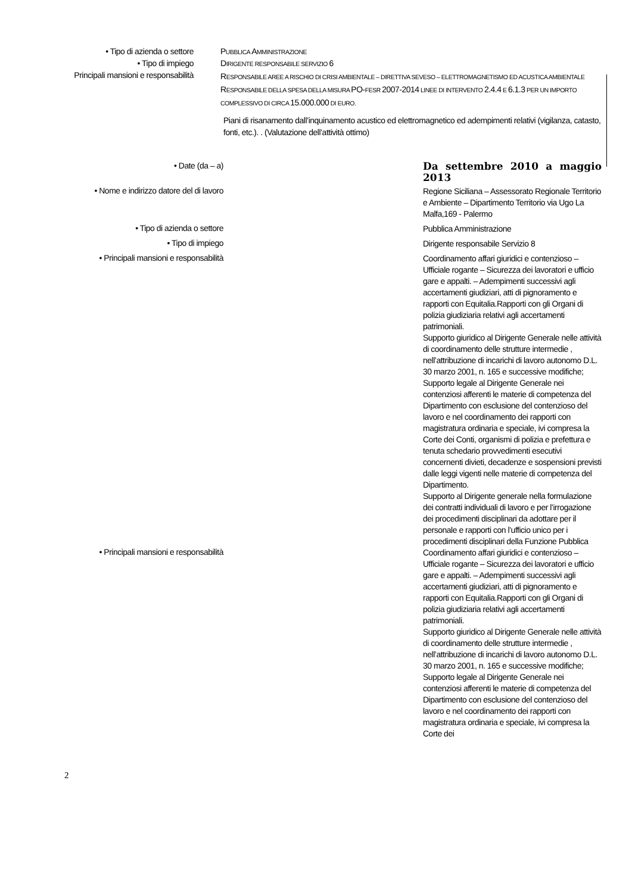• Tipo di azienda o settore PUBBLICA AMMINISTRAZIONE
• Tipo di impiego DIRIGENTE RESPONSABILE SERVIZIO 6
Principali mansioni e responsabilità
RESPONSABILE AREE A RISCHIO DI CRISI AMBIENTALE – DIRETTIVA SEVESO – ELETTROMAGNETISMO ED ACUSTICA AMBIENTALE
RESPONSABILE DELLA SPESA DELLA MISURA PO-FESR 2007-2014 LINEE DI INTERVENTO 2.4.4 E 6.1.3 PER UN IMPORTO COMPLESSIVO DI CIRCA 15.000.000 DI EURO.
Piani di risanamento dall’inquinamento acustico ed elettromagnetico ed adempimenti relativi (vigilanza, catasto, fonti, etc.). . (Valutazione dell’attività ottimo)
• Date (da – a)
Da settembre 2010 a maggio 2013
• Nome e indirizzo datore del di lavoro
Regione Siciliana – Assessorato Regionale Territorio e Ambiente – Dipartimento Territorio via Ugo La Malfa,169 - Palermo
• Tipo di azienda o settore
Pubblica Amministrazione
• Tipo di impiego
Dirigente responsabile Servizio 8
• Principali mansioni e responsabilità
Coordinamento affari giuridici e contenzioso – Ufficiale rogante – Sicurezza dei lavoratori e ufficio gare e appalti. – Adempimenti successivi agli accertamenti giudiziari, atti di pignoramento e rapporti con Equitalia.Rapporti con gli Organi di polizia giudiziaria relativi agli accertamenti patrimoniali.
Supporto giuridico al Dirigente Generale nelle attività di coordinamento delle strutture intermedie , nell’attribuzione di incarichi di lavoro autonomo D.L. 30 marzo 2001, n. 165 e successive modifiche; Supporto legale al Dirigente Generale nei contenziosi afferenti le materie di competenza del Dipartimento con esclusione del contenzioso del lavoro e nel coordinamento dei rapporti con magistratura ordinaria e speciale, ivi compresa la Corte dei Conti, organismi di polizia e prefettura e tenuta schedario provvedimenti esecutivi concernenti divieti, decadenze e sospensioni previsti dalle leggi vigenti nelle materie di competenza del Dipartimento.
Supporto al Dirigente generale nella formulazione dei contratti individuali di lavoro e per l’irrogazione dei procedimenti disciplinari da adottare per il personale e rapporti con l’ufficio unico per i procedimenti disciplinari della Funzione Pubblica
• Principali mansioni e responsabilità
Coordinamento affari giuridici e contenzioso – Ufficiale rogante – Sicurezza dei lavoratori e ufficio gare e appalti. – Adempimenti successivi agli accertamenti giudiziari, atti di pignoramento e rapporti con Equitalia.Rapporti con gli Organi di polizia giudiziaria relativi agli accertamenti patrimoniali.
Supporto giuridico al Dirigente Generale nelle attività di coordinamento delle strutture intermedie , nell’attribuzione di incarichi di lavoro autonomo D.L. 30 marzo 2001, n. 165 e successive modifiche; Supporto legale al Dirigente Generale nei contenziosi afferenti le materie di competenza del Dipartimento con esclusione del contenzioso del lavoro e nel coordinamento dei rapporti con magistratura ordinaria e speciale, ivi compresa la Corte dei
2